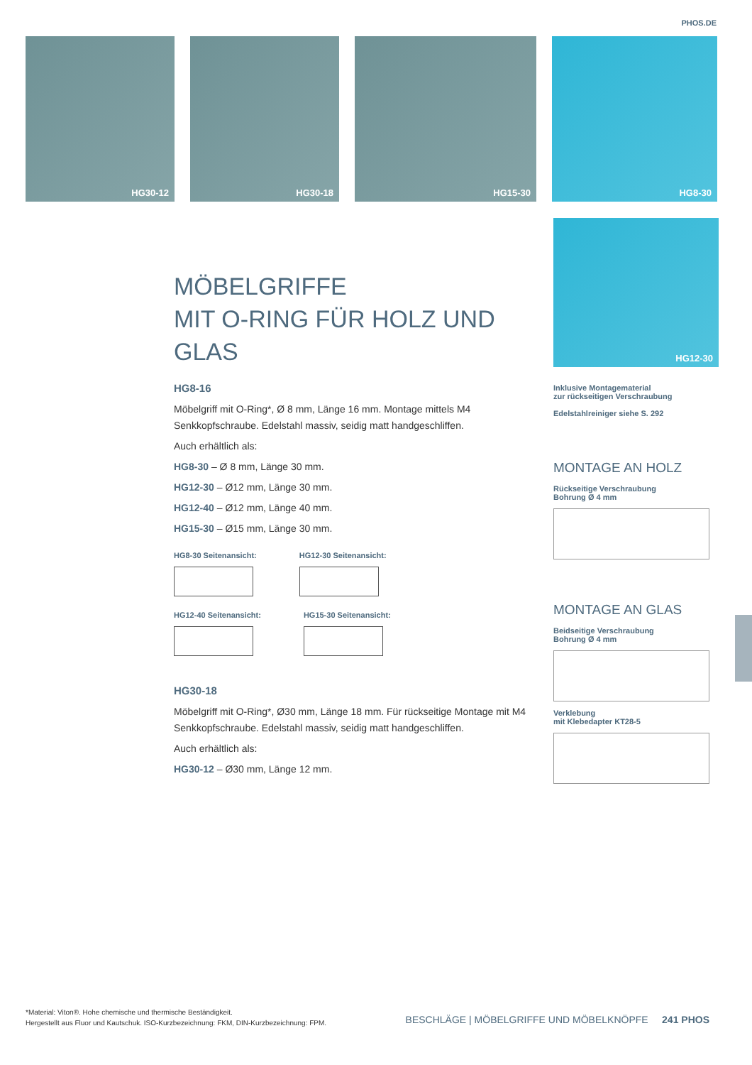PHOS.DE
HG30-12
HG30-18
HG15-30
HG8-30
HG12-30
MÖBELGRIFFE
MIT O-RING FÜR HOLZ UND GLAS
HG8-16
Möbelgriff mit O-Ring*, Ø 8 mm, Länge 16 mm. Montage mittels M4 Senkkopfschraube. Edelstahl massiv, seidig matt handgeschliffen.
Auch erhältlich als:
HG8-30 – Ø 8 mm, Länge 30 mm.
HG12-30 – Ø12 mm, Länge 30 mm.
HG12-40 – Ø12 mm, Länge 40 mm.
HG15-30 – Ø15 mm, Länge 30 mm.
HG8-30 Seitenansicht: HG12-30 Seitenansicht:
HG12-40 Seitenansicht: HG15-30 Seitenansicht:
HG30-18
Möbelgriff mit O-Ring*, Ø30 mm, Länge 18 mm. Für rückseitige Montage mit M4 Senkkopfschraube. Edelstahl massiv, seidig matt handgeschliffen.
Auch erhältlich als:
HG30-12 – Ø30 mm, Länge 12 mm.
Inklusive Montagematerial
zur rückseitigen Verschraubung
Edelstahlreiniger siehe S. 292
MONTAGE AN HOLZ
Rückseitige Verschraubung
Bohrung Ø 4 mm
MONTAGE AN GLAS
Beidseitige Verschraubung
Bohrung Ø 4 mm
Verklebung
mit Klebedapter KT28-5
*Material: Viton®. Hohe chemische und thermische Beständigkeit.
Hergestellt aus Fluor und Kautschuk. ISO-Kurzbezeichnung: FKM, DIN-Kurzbezeichnung: FPM.
BESCHLÄGE | MÖBELGRIFFE UND MÖBELKNÖPFE 241 PHOS